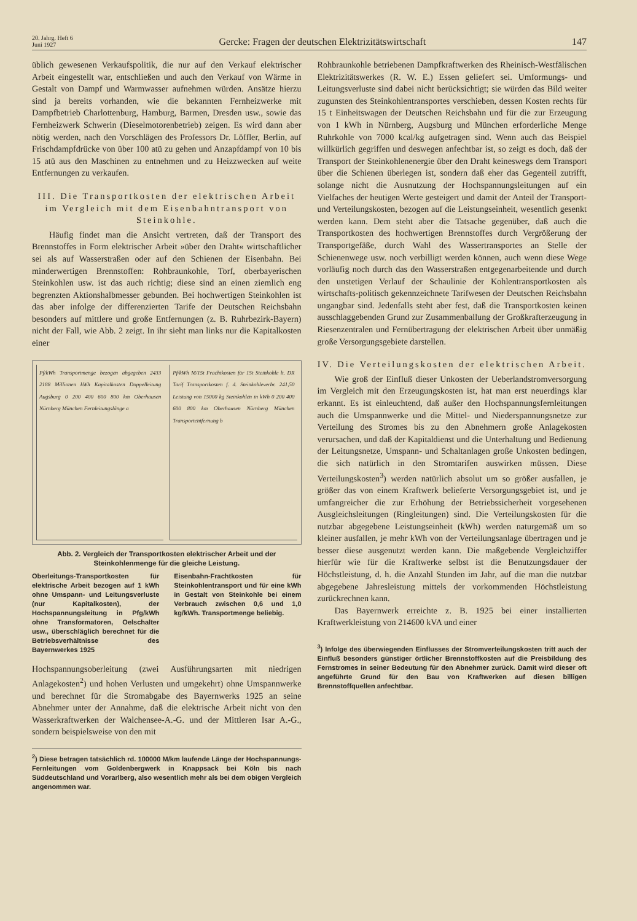20. Jahrg. Heft 6
Juni 1927
Gercke: Fragen der deutschen Elektrizitätswirtschaft
147
üblich gewesenen Verkaufspolitik, die nur auf den Verkauf elektrischer Arbeit eingestellt war, entschließen und auch den Verkauf von Wärme in Gestalt von Dampf und Warmwasser aufnehmen würden. Ansätze hierzu sind ja bereits vorhanden, wie die bekannten Fernheizwerke mit Dampfbetrieb Charlottenburg, Hamburg, Barmen, Dresden usw., sowie das Fernheizwerk Schwerin (Dieselmotorenbetrieb) zeigen. Es wird dann aber nötig werden, nach den Vorschlägen des Professors Dr. Löffler, Berlin, auf Frischdampfdrücke von über 100 atü zu gehen und Anzapfdampf von 10 bis 15 atü aus den Maschinen zu entnehmen und zu Heizzwecken auf weite Entfernungen zu verkaufen.
III. Die Transportkosten der elektrischen Arbeit im Vergleich mit dem Eisenbahntransport von Steinkohle.
Häufig findet man die Ansicht vertreten, daß der Transport des Brennstoffes in Form elektrischer Arbeit »über den Draht« wirtschaftlicher sei als auf Wasserstraßen oder auf den Schienen der Eisenbahn. Bei minderwertigen Brennstoffen: Rohbraunkohle, Torf, oberbayerischen Steinkohlen usw. ist das auch richtig; diese sind an einen ziemlich eng begrenzten Aktionshalbmesser gebunden. Bei hochwertigen Steinkohlen ist das aber infolge der differenzierten Tarife der Deutschen Reichsbahn besonders auf mittlere und große Entfernungen (z. B. Ruhrbezirk-Bayern) nicht der Fall, wie Abb. 2 zeigt. In ihr sieht man links nur die Kapitalkosten einer
Pf/kWh Transportmenge bezogen abgegeben 2433 2188 Millionen kWh Kapitalkosten Doppelleitung Augsburg 0 200 400 600 800 km Oberhausen Nürnberg München Fernleitungslänge a
Pf/kWh M/15t Frachtkosten für 15t Steinkohle lt. DR Tarif Transportkosten f. d. Steinkohleverbr. 241,50 Leistung von 15000 kg Steinkohlen in kWh 0 200 400 600 800 km Oberhausen Nürnberg München Transportentfernung b
Abb. 2. Vergleich der Transportkosten elektrischer Arbeit und der Steinkohlenmenge für die gleiche Leistung.
Oberleitungs-Transportkosten für elektrische Arbeit bezogen auf 1 kWh ohne Umspann- und Leitungsverluste (nur Kapitalkosten), der Hochspannungsleitung in Pfg/kWh ohne Transformatoren, Oelschalter usw., überschläglich berechnet für die Betriebsverhältnisse des Bayernwerkes 1925
Eisenbahn-Frachtkosten für Steinkohlentransport und für eine kWh in Gestalt von Steinkohle bei einem Verbrauch zwischen 0,6 und 1,0 kg/kWh. Transportmenge beliebig.
Hochspannungsoberleitung (zwei Ausführungsarten mit niedrigen Anlagekosten<sup>2</sup>) und hohen Verlusten und umgekehrt) ohne Umspannwerke und berechnet für die Stromabgabe des Bayernwerks 1925 an seine Abnehmer unter der Annahme, daß die elektrische Arbeit nicht von den Wasserkraftwerken der Walchensee-A.-G. und der Mittleren Isar A.-G., sondern beispielsweise von den mit
<sup>2</sup>) Diese betragen tatsächlich rd. 100000 M/km laufende Länge der Hochspannungs-Fernleitungen vom Goldenbergwerk in Knappsack bei Köln bis nach Süddeutschland und Vorarlberg, also wesentlich mehr als bei dem obigen Vergleich angenommen war.
Rohbraunkohle betriebenen Dampfkraftwerken des Rheinisch-Westfälischen Elektrizitätswerkes (R. W. E.) Essen geliefert sei. Umformungs- und Leitungsverluste sind dabei nicht berücksichtigt; sie würden das Bild weiter zugunsten des Steinkohlentransportes verschieben, dessen Kosten rechts für 15 t Einheitswagen der Deutschen Reichsbahn und für die zur Erzeugung von 1 kWh in Nürnberg, Augsburg und München erforderliche Menge Ruhrkohle von 7000 kcal/kg aufgetragen sind. Wenn auch das Beispiel willkürlich gegriffen und deswegen anfechtbar ist, so zeigt es doch, daß der Transport der Steinkohlenenergie über den Draht keineswegs dem Transport über die Schienen überlegen ist, sondern daß eher das Gegenteil zutrifft, solange nicht die Ausnutzung der Hochspannungsleitungen auf ein Vielfaches der heutigen Werte gesteigert und damit der Anteil der Transport- und Verteilungskosten, bezogen auf die Leistungseinheit, wesentlich gesenkt werden kann. Dem steht aber die Tatsache gegenüber, daß auch die Transportkosten des hochwertigen Brennstoffes durch Vergrößerung der Transportgefäße, durch Wahl des Wassertransportes an Stelle der Schienenwege usw. noch verbilligt werden können, auch wenn diese Wege vorläufig noch durch das den Wasserstraßen entgegenarbeitende und durch den unstetigen Verlauf der Schaulinie der Kohlentransportkosten als wirtschafts-politisch gekennzeichnete Tarifwesen der Deutschen Reichsbahn ungangbar sind. Jedenfalls steht aber fest, daß die Transportkosten keinen ausschlaggebenden Grund zur Zusammenballung der Großkrafterzeugung in Riesenzentralen und Fernübertragung der elektrischen Arbeit über unmäßig große Versorgungsgebiete darstellen.
IV. Die Verteilungskosten der elektrischen Arbeit.
Wie groß der Einfluß dieser Unkosten der Ueberlandstromversorgung im Vergleich mit den Erzeugungskosten ist, hat man erst neuerdings klar erkannt. Es ist einleuchtend, daß außer den Hochspannungsfernleitungen auch die Umspannwerke und die Mittel- und Niederspannungsnetze zur Verteilung des Stromes bis zu den Abnehmern große Anlagekosten verursachen, und daß der Kapitaldienst und die Unterhaltung und Bedienung der Leitungsnetze, Umspann- und Schaltanlagen große Unkosten bedingen, die sich natürlich in den Stromtarifen auswirken müssen. Diese Verteilungskosten<sup>3</sup>) werden natürlich absolut um so größer ausfallen, je größer das von einem Kraftwerk belieferte Versorgungsgebiet ist, und je umfangreicher die zur Erhöhung der Betriebssicherheit vorgesehenen Ausgleichsleitungen (Ringleitungen) sind. Die Verteilungskosten für die nutzbar abgegebene Leistungseinheit (kWh) werden naturgemäß um so kleiner ausfallen, je mehr kWh von der Verteilungsanlage übertragen und je besser diese ausgenutzt werden kann. Die maßgebende Vergleichziffer hierfür wie für die Kraftwerke selbst ist die Benutzungsdauer der Höchstleistung, d. h. die Anzahl Stunden im Jahr, auf die man die nutzbar abgegebene Jahresleistung mittels der vorkommenden Höchstleistung zurückrechnen kann.
Das Bayernwerk erreichte z. B. 1925 bei einer installierten Kraftwerkleistung von 214600 kVA und einer
<sup>3</sup>) Infolge des überwiegenden Einflusses der Stromverteilungskosten tritt auch der Einfluß besonders günstiger örtlicher Brennstoffkosten auf die Preisbildung des Fernstromes in seiner Bedeutung für den Abnehmer zurück. Damit wird dieser oft angeführte Grund für den Bau von Kraftwerken auf diesen billigen Brennstoffquellen anfechtbar.